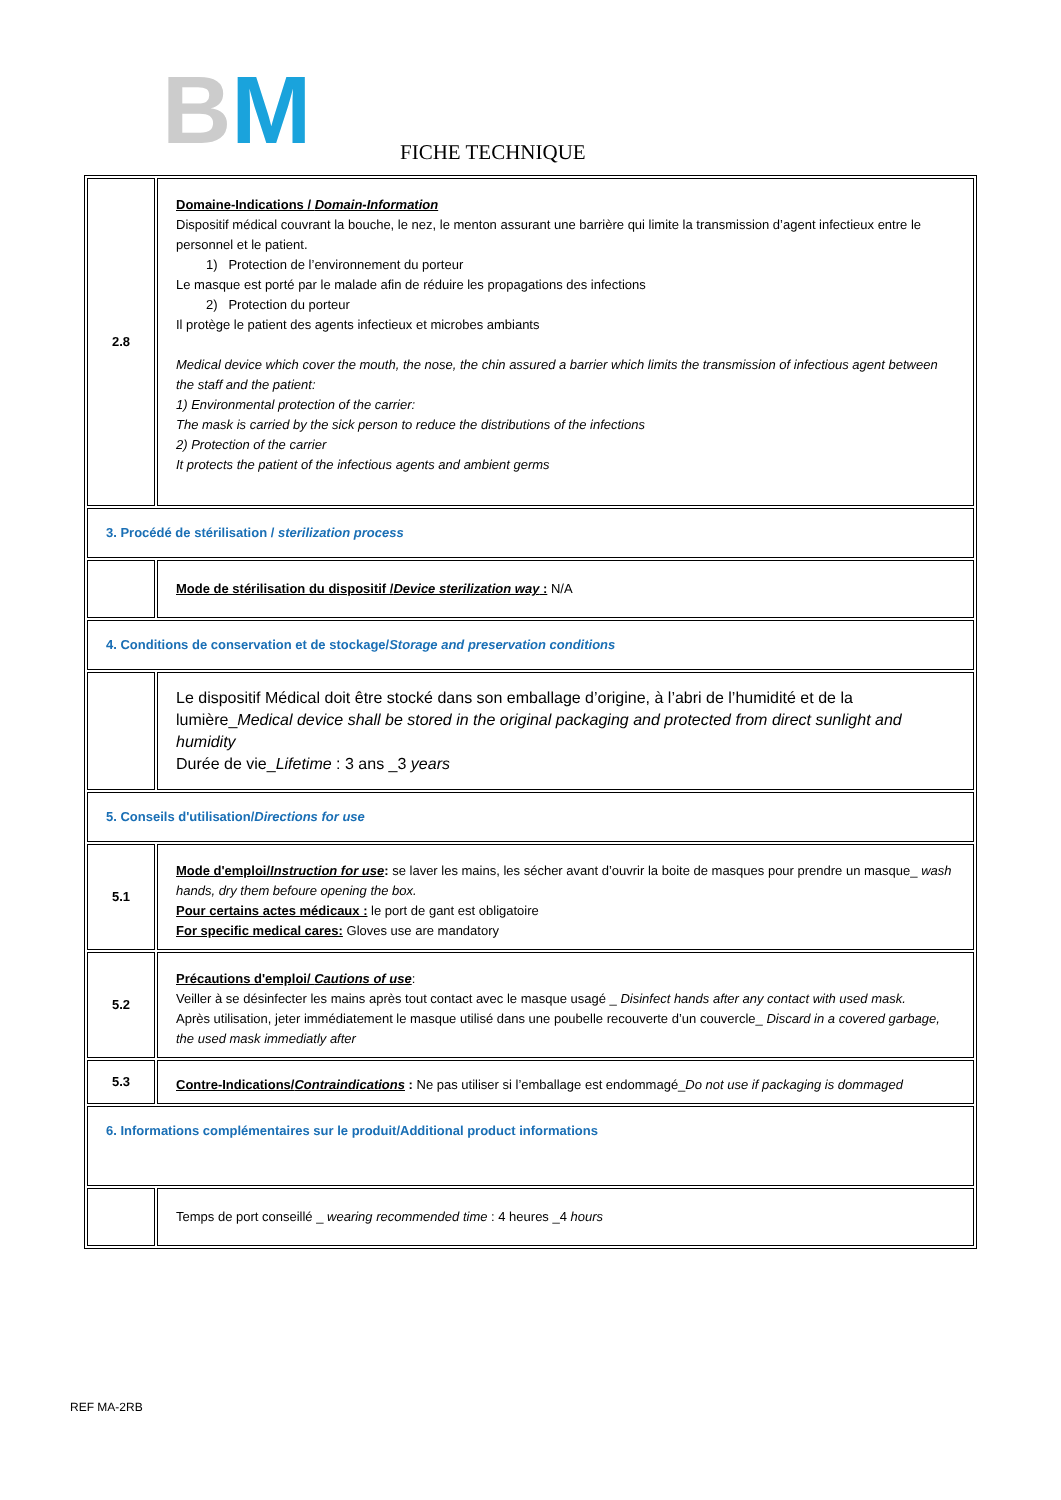BM FICHE TECHNIQUE
| 2.8 | Domaine-Indications / Domain-Information Dispositif médical couvrant la bouche, le nez, le menton assurant une barrière qui limite la transmission d’agent infectieux entre le personnel et le patient. 1) Protection de l’environnement du porteur Le masque est porté par le malade afin de réduire les propagations des infections 2) Protection du porteur Il protège le patient des agents infectieux et microbes ambiants Medical device which cover the mouth, the nose, the chin assured a barrier which limits the transmission of infectious agent between the staff and the patient: 1) Environmental protection of the carrier: The mask is carried by the sick person to reduce the distributions of the infections 2) Protection of the carrier It protects the patient of the infectious agents and ambient germs |
| 3. Procédé de stérilisation / sterilization process | |
| | Mode de stérilisation du dispositif / Device sterilization way : N/A |
| 4. Conditions de conservation et de stockage/ Storage and preservation conditions | |
| | Le dispositif Médical doit être stocké dans son emballage d’origine, à l’abri de l’humidité et de la lumière_ Medical device shall be stored in the original packaging and protected from direct sunlight and humidity Durée de vie_ Lifetime : 3 ans _3 years |
| 5. Conseils d'utilisation/ Directions for use | |
| 5.1 | Mode d'emploi/ Instruction for use : se laver les mains, les sécher avant d’ouvrir la boite de masques pour prendre un masque_ wash hands, dry them befoure opening the box. Pour certains actes médicaux : le port de gant est obligatoire For specific medical cares: Gloves use are mandatory |
| 5.2 | Précautions d'emploi/ Cautions of use : Veiller à se désinfecter les mains après tout contact avec le masque usagé _ Disinfect hands after any contact with used mask. Après utilisation, jeter immédiatement le masque utilisé dans une poubelle recouverte d’un couvercle_ Discard in a covered garbage, the used mask immediatly after |
| 5.3 | Contre-Indications/ Contraindications : Ne pas utiliser si l’emballage est endommagé_ Do not use if packaging is dommaged |
| 6. Informations complémentaires sur le produit/Additional product informations | |
| | Temps de port conseillé _ wearing recommended time : 4 heures _4 hours |
REF MA-2RB